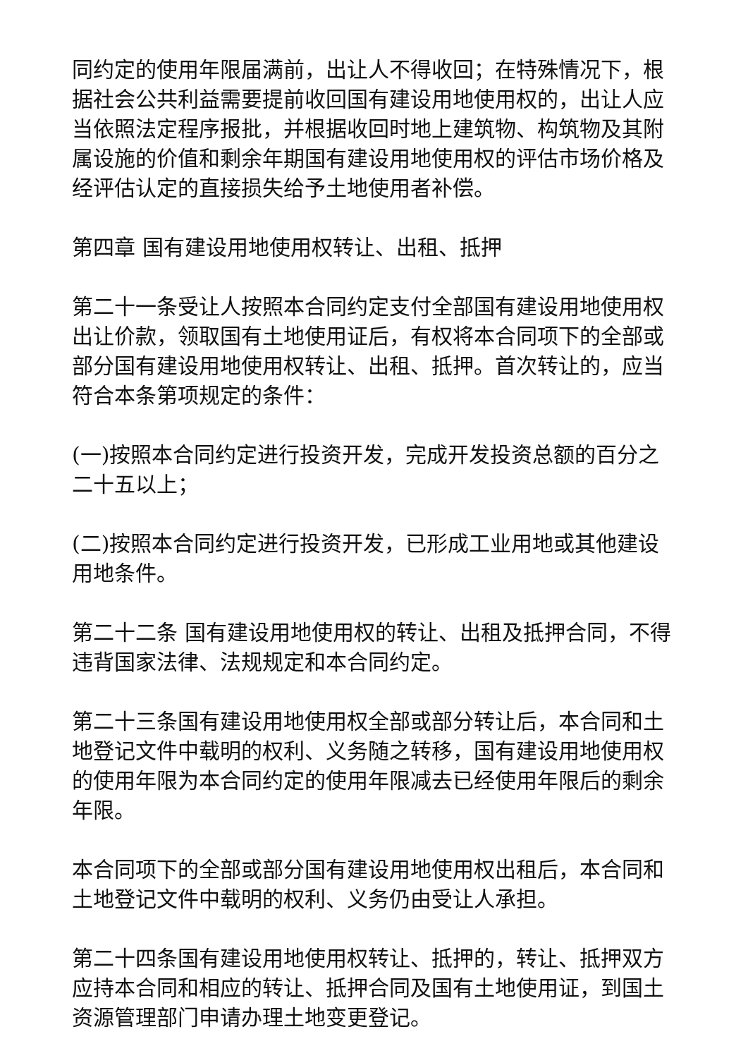同约定的使用年限届满前，出让人不得收回；在特殊情况下，根据社会公共利益需要提前收回国有建设用地使用权的，出让人应当依照法定程序报批，并根据收回时地上建筑物、构筑物及其附属设施的价值和剩余年期国有建设用地使用权的评估市场价格及经评估认定的直接损失给予土地使用者补偿。
第四章 国有建设用地使用权转让、出租、抵押
第二十一条受让人按照本合同约定支付全部国有建设用地使用权出让价款，领取国有土地使用证后，有权将本合同项下的全部或部分国有建设用地使用权转让、出租、抵押。首次转让的，应当符合本条第项规定的条件：
(一)按照本合同约定进行投资开发，完成开发投资总额的百分之二十五以上；
(二)按照本合同约定进行投资开发，已形成工业用地或其他建设用地条件。
第二十二条 国有建设用地使用权的转让、出租及抵押合同，不得违背国家法律、法规规定和本合同约定。
第二十三条国有建设用地使用权全部或部分转让后，本合同和土地登记文件中载明的权利、义务随之转移，国有建设用地使用权的使用年限为本合同约定的使用年限减去已经使用年限后的剩余年限。
本合同项下的全部或部分国有建设用地使用权出租后，本合同和土地登记文件中载明的权利、义务仍由受让人承担。
第二十四条国有建设用地使用权转让、抵押的，转让、抵押双方应持本合同和相应的转让、抵押合同及国有土地使用证，到国土资源管理部门申请办理土地变更登记。